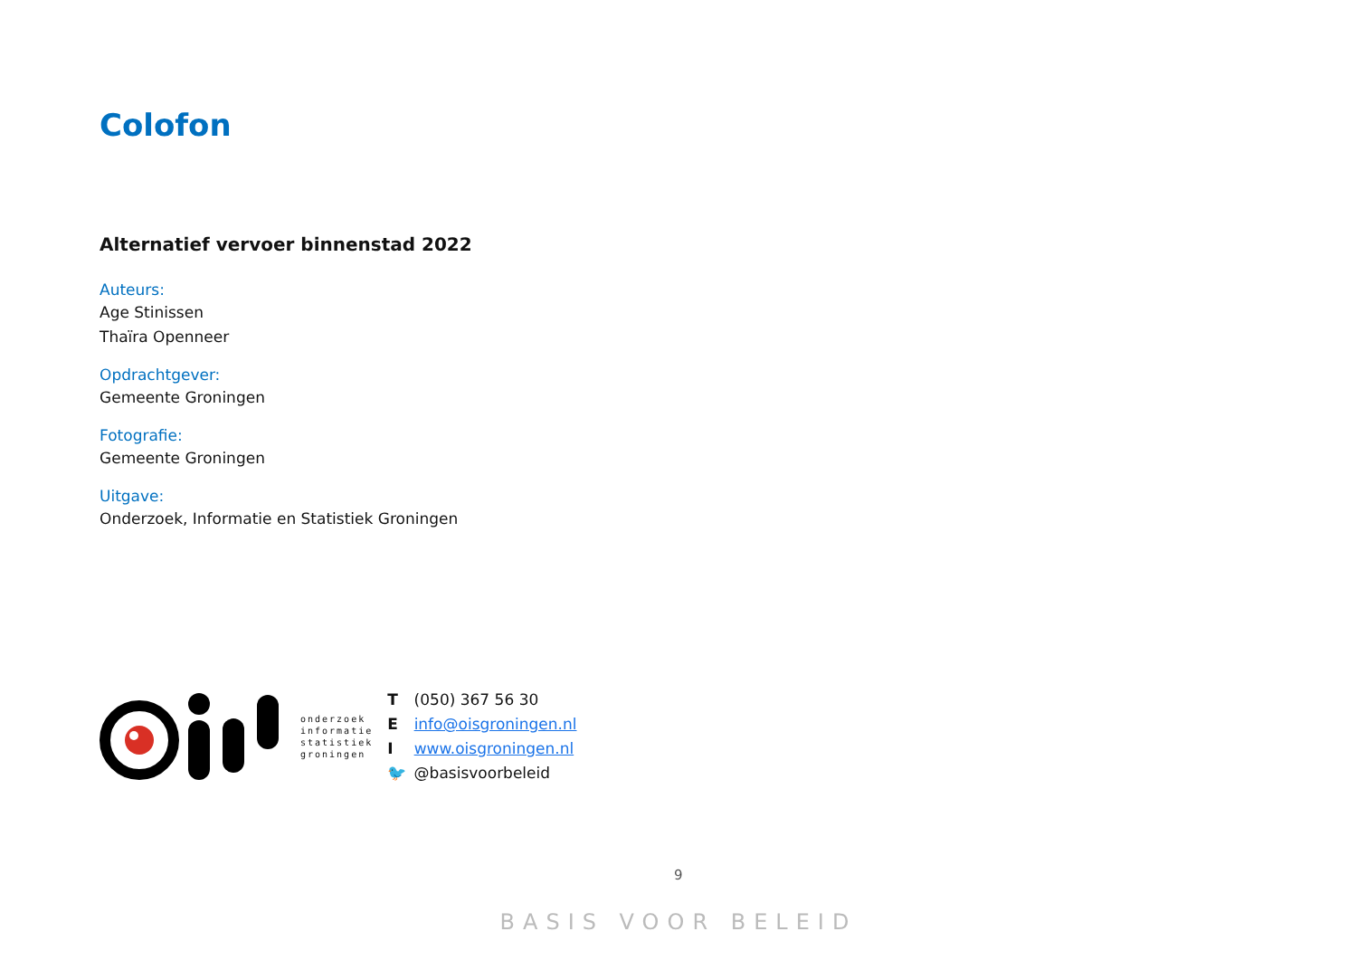Colofon
Alternatief vervoer binnenstad 2022
Auteurs:
Age Stinissen
Thaïra Openneer
Opdrachtgever:
Gemeente Groningen
Fotografie:
Gemeente Groningen
Uitgave:
Onderzoek, Informatie en Statistiek Groningen
onderzoek
informatie
statistiek
groningen
T (050) 367 56 30
E info@oisgroningen.nl
I www.oisgroningen.nl
🐦 @basisvoorbeleid
9
BASIS VOOR BELEID